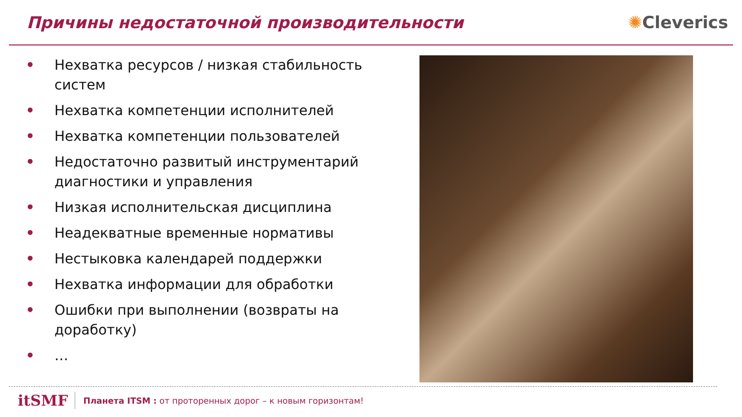Причины недостаточной производительности
✺Cleverics
• Нехватка ресурсов / низкая стабильность систем
• Нехватка компетенции исполнителей
• Нехватка компетенции пользователей
• Недостаточно развитый инструментарий диагностики и управления
• Низкая исполнительская дисциплина
• Неадекватные временные нормативы
• Нестыковка календарей поддержки
• Нехватка информации для обработки
• Ошибки при выполнении (возвраты на доработку)
• …
itSMF Планета ITSM : от проторенных дорог – к новым горизонтам!